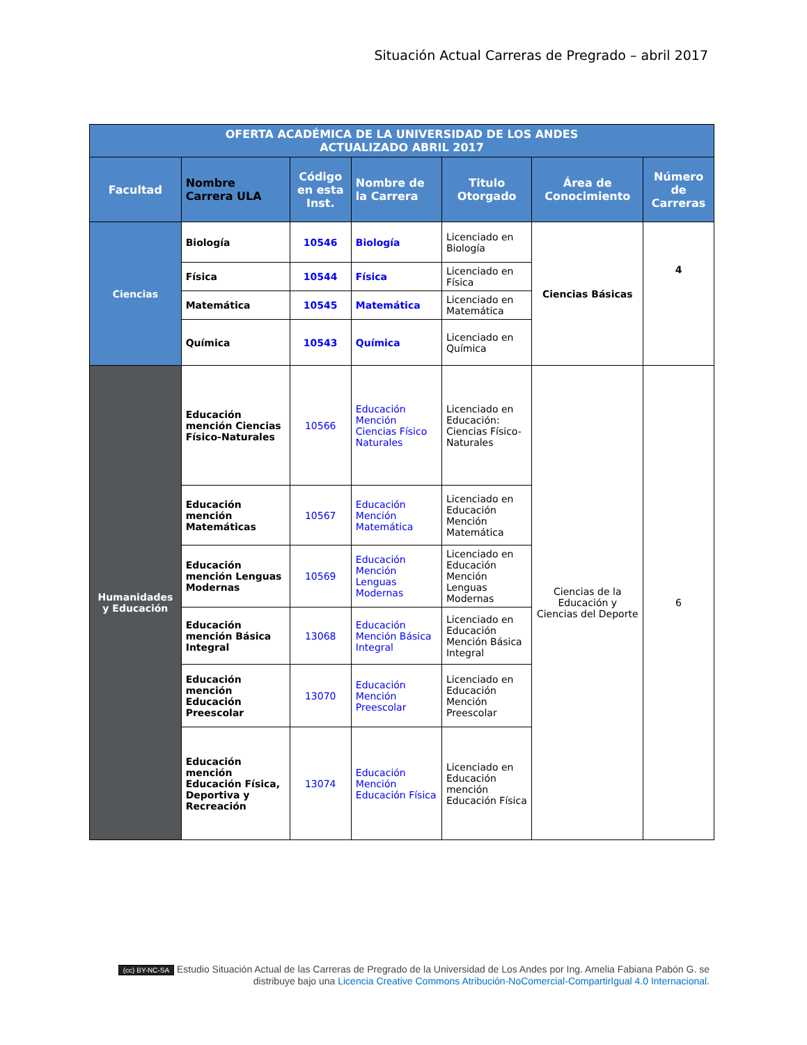Situación Actual Carreras de Pregrado – abril 2017
| OFERTA ACADÉMICA DE LA UNIVERSIDAD DE LOS ANDES ACTUALIZADO ABRIL 2017 | | | | | | |
| --- | --- | --- | --- | --- | --- | --- |
| Facultad | Nombre Carrera ULA | Código en esta Inst. | Nombre de la Carrera | Titulo Otorgado | Área de Conocimiento | Número de Carreras |
| Ciencias | Biología | 10546 | Biología | Licenciado en Biología | Ciencias Básicas | 4 |
| | Física | 10544 | Física | Licenciado en Física | | |
| | Matemática | 10545 | Matemática | Licenciado en Matemática | | |
| | Química | 10543 | Química | Licenciado en Química | | |
| Humanidades y Educación | Educación mención Ciencias Físico-Naturales | 10566 | Educación Mención Ciencias Físico Naturales | Licenciado en Educación: Ciencias Físico-Naturales | Ciencias de la Educación y Ciencias del Deporte | 6 |
| | Educación mención Matemáticas | 10567 | Educación Mención Matemática | Licenciado en Educación Mención Matemática | | |
| | Educación mención Lenguas Modernas | 10569 | Educación Mención Lenguas Modernas | Licenciado en Educación Mención Lenguas Modernas | | |
| | Educación mención Básica Integral | 13068 | Educación Mención Básica Integral | Licenciado en Educación Mención Básica Integral | | |
| | Educación mención Educación Preescolar | 13070 | Educación Mención Preescolar | Licenciado en Educación Mención Preescolar | | |
| | Educación mención Educación Física, Deportiva y Recreación | 13074 | Educación Mención Educación Física | Licenciado en Educación mención Educación Física | | |
(cc) BY-NC-SA Estudio Situación Actual de las Carreras de Pregrado de la Universidad de Los Andes por Ing. Amelia Fabiana Pabón G. se distribuye bajo una Licencia Creative Commons Atribución-NoComercial-CompartirIgual 4.0 Internacional.